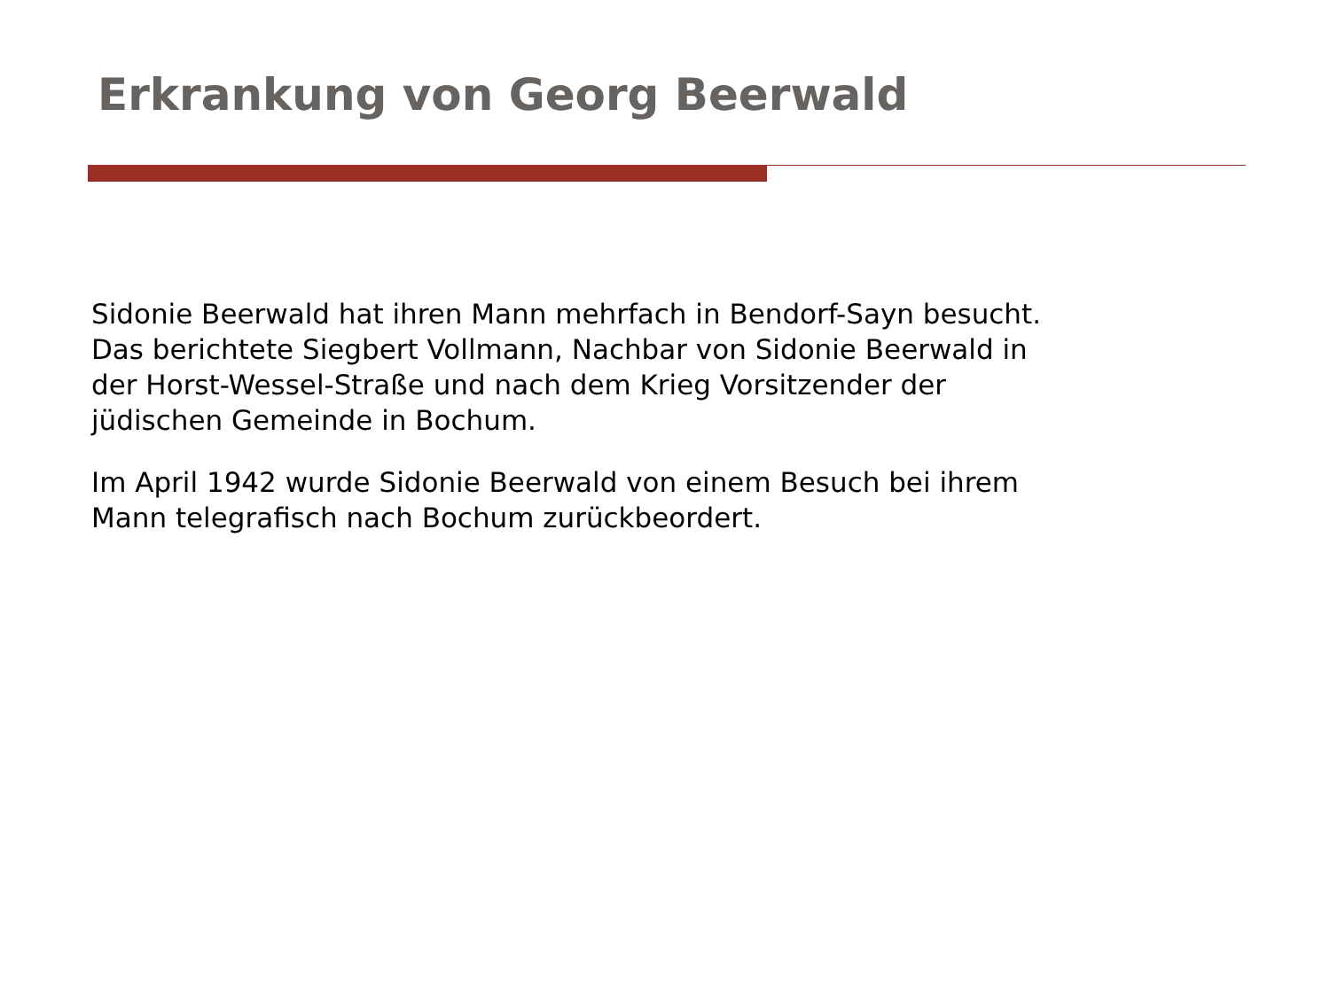Erkrankung von Georg Beerwald
Sidonie Beerwald hat ihren Mann mehrfach in Bendorf-Sayn besucht.
Das berichtete Siegbert Vollmann, Nachbar von Sidonie Beerwald in
der Horst-Wessel-Straße und nach dem Krieg Vorsitzender der
jüdischen Gemeinde in Bochum.
Im April 1942 wurde Sidonie Beerwald von einem Besuch bei ihrem
Mann telegrafisch nach Bochum zurückbeordert.